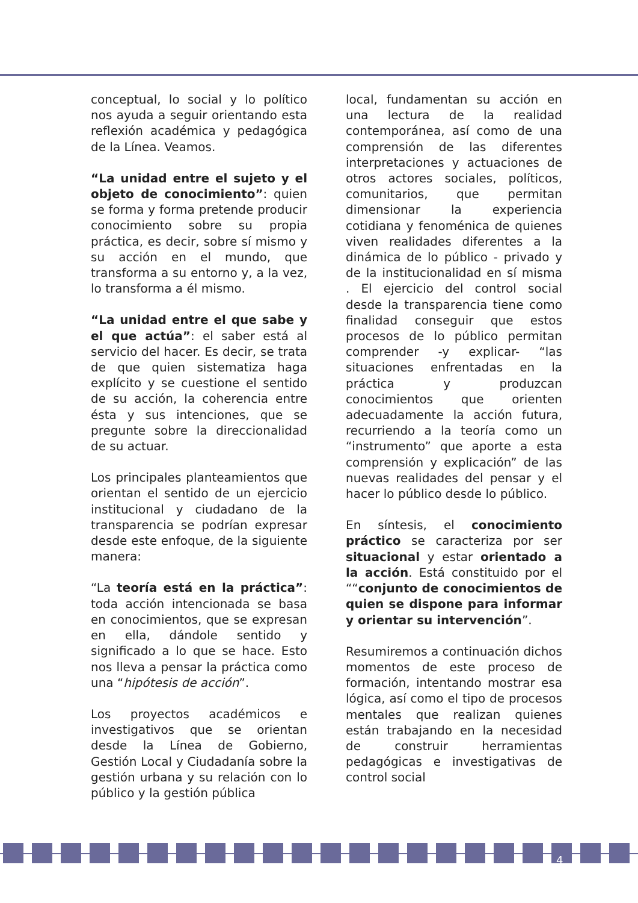conceptual, lo social y lo político nos ayuda a seguir orientando esta reflexión académica y pedagógica de la Línea. Veamos.
“La unidad entre el sujeto y el objeto de conocimiento”: quien se forma y forma pretende producir conocimiento sobre su propia práctica, es decir, sobre sí mismo y su acción en el mundo, que transforma a su entorno y, a la vez, lo transforma a él mismo.
“La unidad entre el que sabe y el que actúa”: el saber está al servicio del hacer. Es decir, se trata de que quien sistematiza haga explícito y se cuestione el sentido de su acción, la coherencia entre ésta y sus intenciones, que se pregunte sobre la direccionalidad de su actuar.
Los principales planteamientos que orientan el sentido de un ejercicio institucional y ciudadano de la transparencia se podrían expresar desde este enfoque, de la siguiente manera:
“La teoría está en la práctica”: toda acción intencionada se basa en conocimientos, que se expresan en ella, dándole sentido y significado a lo que se hace. Esto nos lleva a pensar la práctica como una “hipótesis de acción”.
Los proyectos académicos e investigativos que se orientan desde la Línea de Gobierno, Gestión Local y Ciudadanía sobre la gestión urbana y su relación con lo público y la gestión pública
local, fundamentan su acción en una lectura de la realidad contemporánea, así como de una comprensión de las diferentes interpretaciones y actuaciones de otros actores sociales, políticos, comunitarios, que permitan dimensionar la experiencia cotidiana y fenoménica de quienes viven realidades diferentes a la dinámica de lo público - privado y de la institucionalidad en sí misma . El ejercicio del control social desde la transparencia tiene como finalidad conseguir que estos procesos de lo público permitan comprender -y explicar- “las situaciones enfrentadas en la práctica y produzcan conocimientos que orienten adecuadamente la acción futura, recurriendo a la teoría como un “instrumento” que aporte a esta comprensión y explicación” de las nuevas realidades del pensar y el hacer lo público desde lo público.
En síntesis, el conocimiento práctico se caracteriza por ser situacional y estar orientado a la acción. Está constituido por el ““conjunto de conocimientos de quien se dispone para informar y orientar su intervención”.
Resumiremos a continuación dichos momentos de este proceso de formación, intentando mostrar esa lógica, así como el tipo de procesos mentales que realizan quienes están trabajando en la necesidad de construir herramientas pedagógicas e investigativas de control social
4